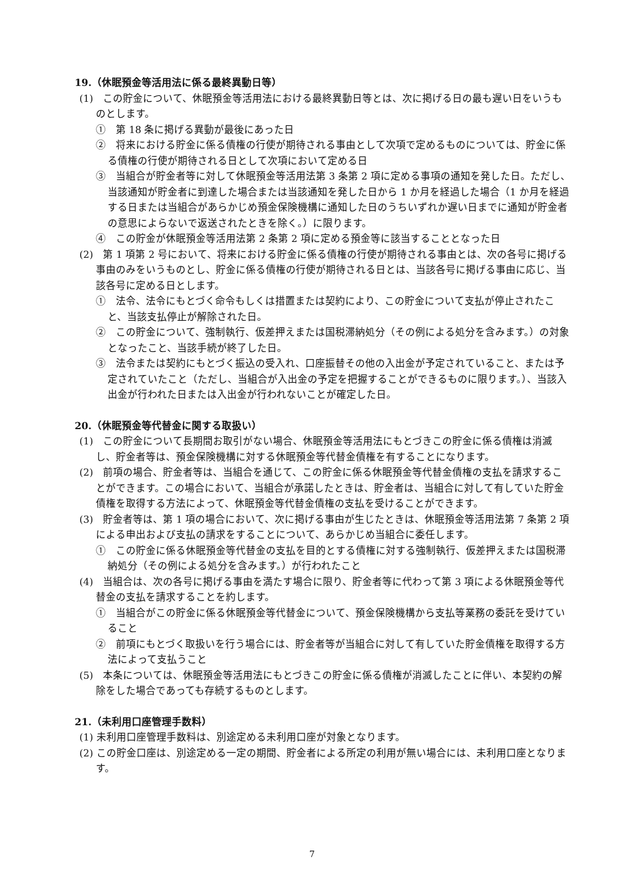19.（休眠預金等活用法に係る最終異動日等）
(1)　この貯金について、休眠預金等活用法における最終異動日等とは、次に掲げる日の最も遅い日をいうものとします。
①　第 18 条に掲げる異動が最後にあった日
②　将来における貯金に係る債権の行使が期待される事由として次項で定めるものについては、貯金に係る債権の行使が期待される日として次項において定める日
③　当組合が貯金者等に対して休眠預金等活用法第 3 条第 2 項に定める事項の通知を発した日。ただし、当該通知が貯金者に到達した場合または当該通知を発した日から 1 か月を経過した場合（1 か月を経過する日または当組合があらかじめ預金保険機構に通知した日のうちいずれか遅い日までに通知が貯金者の意思によらないで返送されたときを除く。）に限ります。
④　この貯金が休眠預金等活用法第 2 条第 2 項に定める預金等に該当することとなった日
(2)　第 1 項第 2 号において、将来における貯金に係る債権の行使が期待される事由とは、次の各号に掲げる事由のみをいうものとし、貯金に係る債権の行使が期待される日とは、当該各号に掲げる事由に応じ、当該各号に定める日とします。
①　法令、法令にもとづく命令もしくは措置または契約により、この貯金について支払が停止されたこと、当該支払停止が解除された日。
②　この貯金について、強制執行、仮差押えまたは国税滞納処分（その例による処分を含みます。）の対象となったこと、当該手続が終了した日。
③　法令または契約にもとづく振込の受入れ、口座振替その他の入出金が予定されていること、または予定されていたこと（ただし、当組合が入出金の予定を把握することができるものに限ります。）、当該入出金が行われた日または入出金が行われないことが確定した日。
20.（休眠預金等代替金に関する取扱い）
(1)　この貯金について長期間お取引がない場合、休眠預金等活用法にもとづきこの貯金に係る債権は消滅し、貯金者等は、預金保険機構に対する休眠預金等代替金債権を有することになります。
(2)　前項の場合、貯金者等は、当組合を通じて、この貯金に係る休眠預金等代替金債権の支払を請求することができます。この場合において、当組合が承諾したときは、貯金者は、当組合に対して有していた貯金債権を取得する方法によって、休眠預金等代替金債権の支払を受けることができます。
(3)　貯金者等は、第 1 項の場合において、次に掲げる事由が生じたときは、休眠預金等活用法第 7 条第 2 項による申出および支払の請求をすることについて、あらかじめ当組合に委任します。
①　この貯金に係る休眠預金等代替金の支払を目的とする債権に対する強制執行、仮差押えまたは国税滞納処分（その例による処分を含みます。）が行われたこと
(4)　当組合は、次の各号に掲げる事由を満たす場合に限り、貯金者等に代わって第 3 項による休眠預金等代替金の支払を請求することを約します。
①　当組合がこの貯金に係る休眠預金等代替金について、預金保険機構から支払等業務の委託を受けていること
②　前項にもとづく取扱いを行う場合には、貯金者等が当組合に対して有していた貯金債権を取得する方法によって支払うこと
(5)　本条については、休眠預金等活用法にもとづきこの貯金に係る債権が消滅したことに伴い、本契約の解除をした場合であっても存続するものとします。
21.（未利用口座管理手数料）
(1) 未利用口座管理手数料は、別途定める未利用口座が対象となります。
(2) この貯金口座は、別途定める一定の期間、貯金者による所定の利用が無い場合には、未利用口座となります。
7